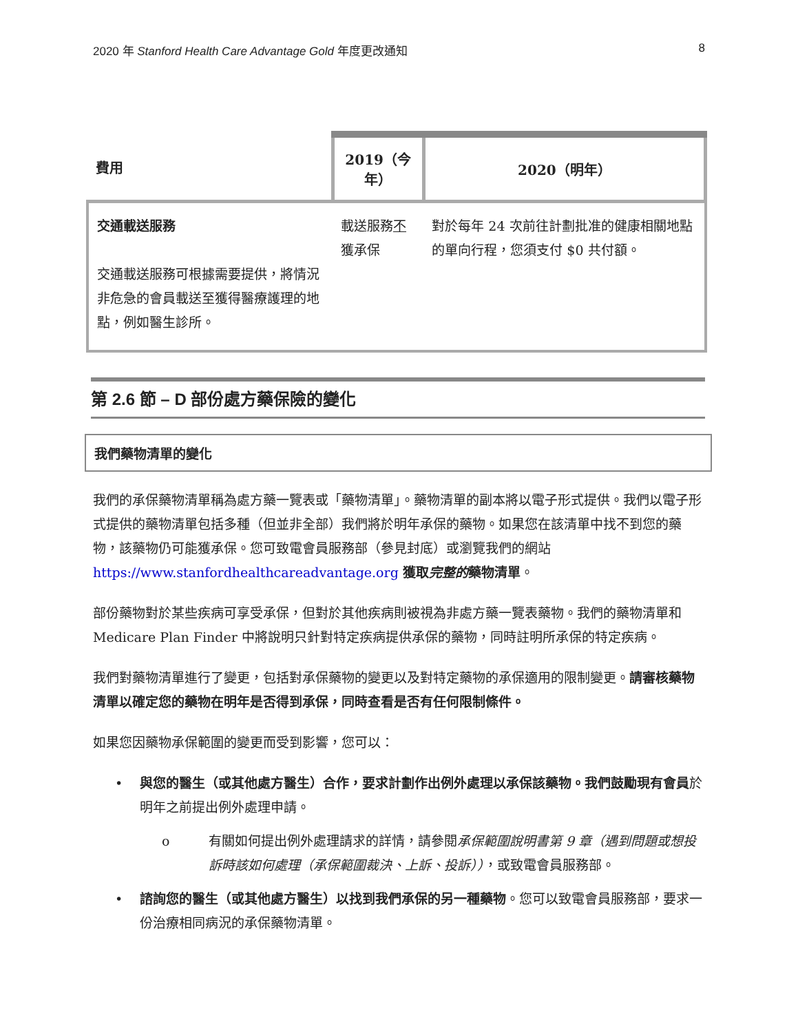2020 年 Stanford Health Care Advantage Gold 年度更改通知 8
| 費用 | 2019（今年） | 2020（明年） |
| --- | --- | --- |
| 交通載送服務 交通載送服務可根據需要提供，將情況非危急的會員載送至獲得醫療護理的地點，例如醫生診所。 | 載送服務 不 獲承保 | 對於每年 24 次前往計劃批准的健康相關地點的單向行程，您須支付 $0 共付額。 |
第 2.6 節 – D 部份處方藥保險的變化
我們藥物清單的變化
我們的承保藥物清單稱為處方藥一覽表或「藥物清單」。藥物清單的副本將以電子形式提供。我們以電子形式提供的藥物清單包括多種（但並非全部）我們將於明年承保的藥物。如果您在該清單中找不到您的藥物，該藥物仍可能獲承保。您可致電會員服務部（參見封底）或瀏覽我們的網站 https://www.stanfordhealthcareadvantage.org 獲取完整的藥物清單。
部份藥物對於某些疾病可享受承保，但對於其他疾病則被視為非處方藥一覽表藥物。我們的藥物清單和 Medicare Plan Finder 中將說明只針對特定疾病提供承保的藥物，同時註明所承保的特定疾病。
我們對藥物清單進行了變更，包括對承保藥物的變更以及對特定藥物的承保適用的限制變更。請審核藥物清單以確定您的藥物在明年是否得到承保，同時查看是否有任何限制條件。
如果您因藥物承保範圍的變更而受到影響，您可以：
• 與您的醫生（或其他處方醫生）合作，要求計劃作出例外處理以承保該藥物。我們鼓勵現有會員於明年之前提出例外處理申請。
o 有關如何提出例外處理請求的詳情，請參閱承保範圍說明書第 9 章（遇到問題或想投訴時該如何處理（承保範圍裁決、上訴、投訴）），或致電會員服務部。
• 諮詢您的醫生（或其他處方醫生）以找到我們承保的另一種藥物。您可以致電會員服務部，要求一份治療相同病況的承保藥物清單。